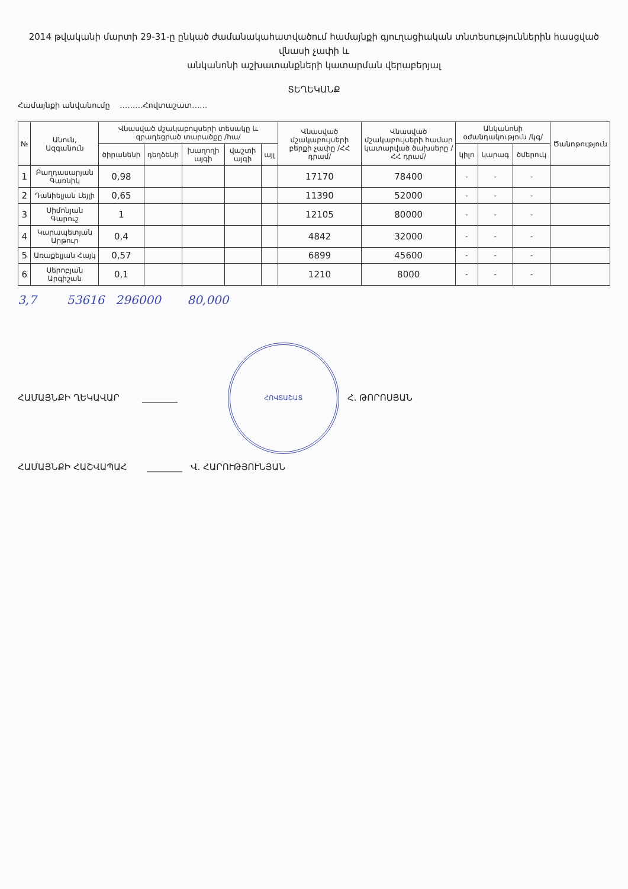2014 թվականի մարտի 29-31-ը ընկած ժամանակահատվածում համայնքի գյուղացիական տնտեսություններին հասցված վնասի չափի և
անկանոնի աշխատանքների կատարման վերաբերյալ
ՏԵՂԵԿԱՆՔ
Համայնքի անվանումը ………Հովտաշատ……
| № | Անուն, Ազգանուն | Վնասված մշակաբույսերի տեսակը և զբաղեցրած տարածքը /հա/ | | | | | Վնասված մշակաբույսերի բերքի չափը /ՀՀ դրամ/ | Վնասված մշակաբույսերի համար կատարված ծախսերը /ՀՀ դրամ/ | Անկանոնի օժանդակություն /կգ/ | | | Ծանոթություն |
| --- | --- | --- | --- | --- | --- | --- | --- | --- | --- | --- | --- | --- |
| | | ծիրանենի | դեղձենի | խաղողի այգի | վաշտի այգի | այլ | | | կիլո | կարագ | ծմերուկ | |
| 1 | Բաղդասարյան Գառնիկ | 0,98 | | | | | 17170 | 78400 | - | - | - | |
| 2 | Դանիելյան Լեյլի | 0,65 | | | | | 11390 | 52000 | - | - | - | |
| 3 | Սիմոնյան Գարուշ | 1 | | | | | 12105 | 80000 | - | - | - | |
| 4 | Կարապետյան Արթուր | 0,4 | | | | | 4842 | 32000 | - | - | - | |
| 5 | Առաքելյան Հայկ | 0,57 | | | | | 6899 | 45600 | - | - | - | |
| 6 | Սերոբյան Արգիշան | 0,1 | | | | | 1210 | 8000 | - | - | - | |
3,7 53616 296000 80,000
ՀԱՄԱՅՆՔԻ ՂԵԿԱՎԱՐ ________ ՀՈՎՏԱՇԱՏ Հ. ԹՈՐՈՍՅԱՆ
ՀԱՄԱՅՆՔԻ ՀԱՇՎԱՊԱՀ ________ Վ. ՀԱՐՈՒԹՅՈՒՆՅԱՆ